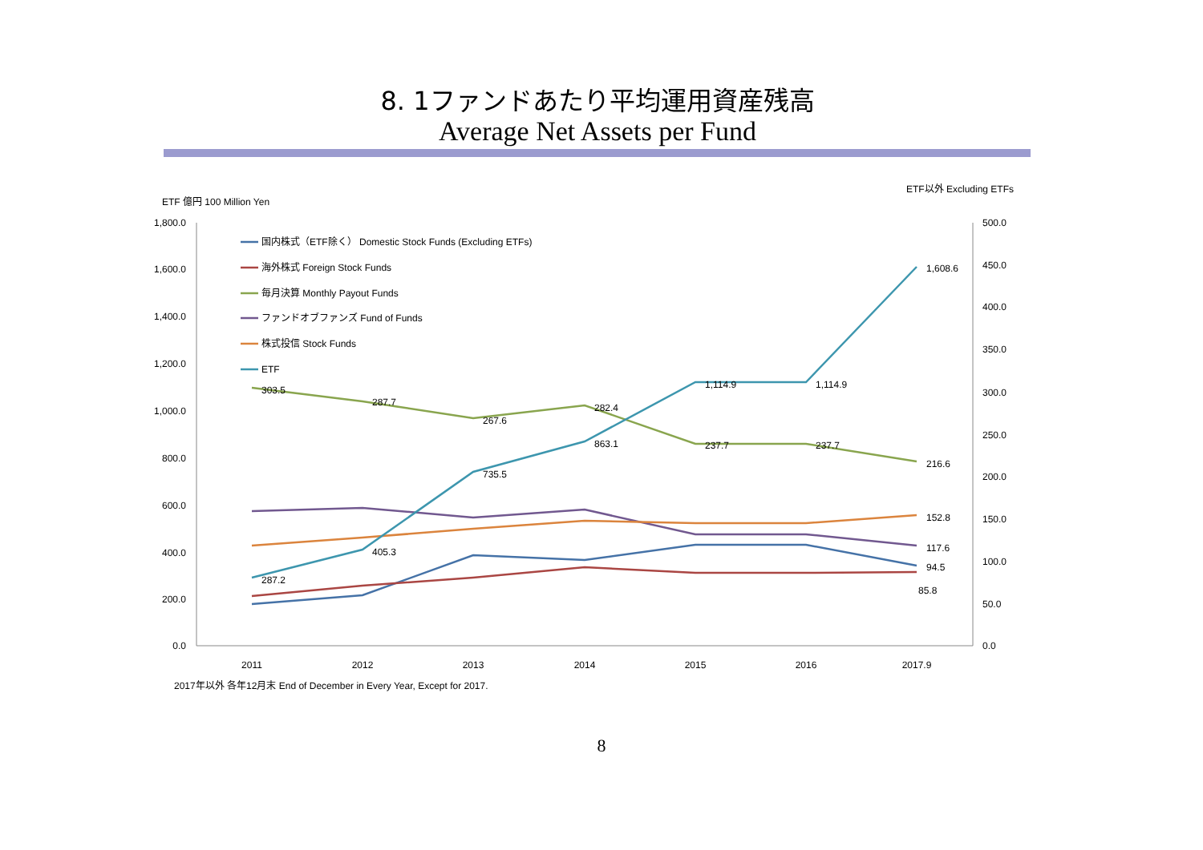8. 1ファンドあたり平均運用資産残高
Average Net Assets per Fund
ETF以外 Excluding ETFs
ETF 億円 100 Million Yen
1,800.0
1,600.0
1,400.0
1,200.0
1,000.0
800.0
600.0
400.0
200.0
0.0
500.0
450.0
400.0
350.0
300.0
250.0
200.0
150.0
100.0
50.0
0.0
2011
2012
2013
2014
2015
2016
2017.9
303.5
287.7
267.6
282.4
237.7
237.7
216.6
287.2
405.3
735.5
863.1
1,114.9
1,114.9
1,608.6
152.8
117.6
94.5
85.8
国内株式（ETF除く） Domestic Stock Funds (Excluding ETFs)
海外株式 Foreign Stock Funds
毎月決算 Monthly Payout Funds
ファンドオブファンズ Fund of Funds
株式投信 Stock Funds
ETF
2017年以外 各年12月末 End of December in Every Year, Except for 2017.
8